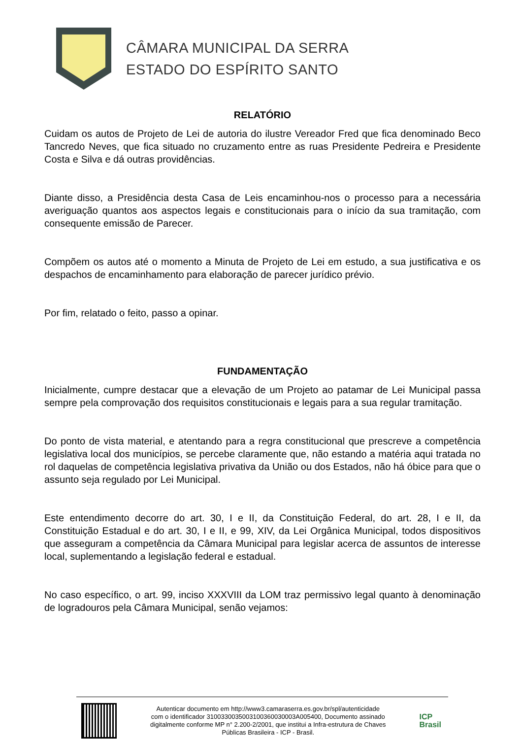CÂMARA MUNICIPAL DA SERRA
ESTADO DO ESPÍRITO SANTO
RELATÓRIO
Cuidam os autos de Projeto de Lei de autoria do ilustre Vereador Fred que fica denominado Beco Tancredo Neves, que fica situado no cruzamento entre as ruas Presidente Pedreira e Presidente Costa e Silva e dá outras providências.
Diante disso, a Presidência desta Casa de Leis encaminhou-nos o processo para a necessária averiguação quantos aos aspectos legais e constitucionais para o início da sua tramitação, com consequente emissão de Parecer.
Compõem os autos até o momento a Minuta de Projeto de Lei em estudo, a sua justificativa e os despachos de encaminhamento para elaboração de parecer jurídico prévio.
Por fim, relatado o feito, passo a opinar.
FUNDAMENTAÇÃO
Inicialmente, cumpre destacar que a elevação de um Projeto ao patamar de Lei Municipal passa sempre pela comprovação dos requisitos constitucionais e legais para a sua regular tramitação.
Do ponto de vista material, e atentando para a regra constitucional que prescreve a competência legislativa local dos municípios, se percebe claramente que, não estando a matéria aqui tratada no rol daquelas de competência legislativa privativa da União ou dos Estados, não há óbice para que o assunto seja regulado por Lei Municipal.
Este entendimento decorre do art. 30, I e II, da Constituição Federal, do art. 28, I e II, da Constituição Estadual e do art. 30, I e II, e 99, XIV, da Lei Orgânica Municipal, todos dispositivos que asseguram a competência da Câmara Municipal para legislar acerca de assuntos de interesse local, suplementando a legislação federal e estadual.
No caso específico, o art. 99, inciso XXXVIII da LOM traz permissivo legal quanto à denominação de logradouros pela Câmara Municipal, senão vejamos:
Autenticar documento em http://www3.camaraserra.es.gov.br/spl/autenticidade
com o identificador 3100330035003100360030003A005400, Documento assinado
digitalmente conforme MP n° 2.200-2/2001, que institui a Infra-estrutura de Chaves
Públicas Brasileira - ICP - Brasil.
ICP
Brasil